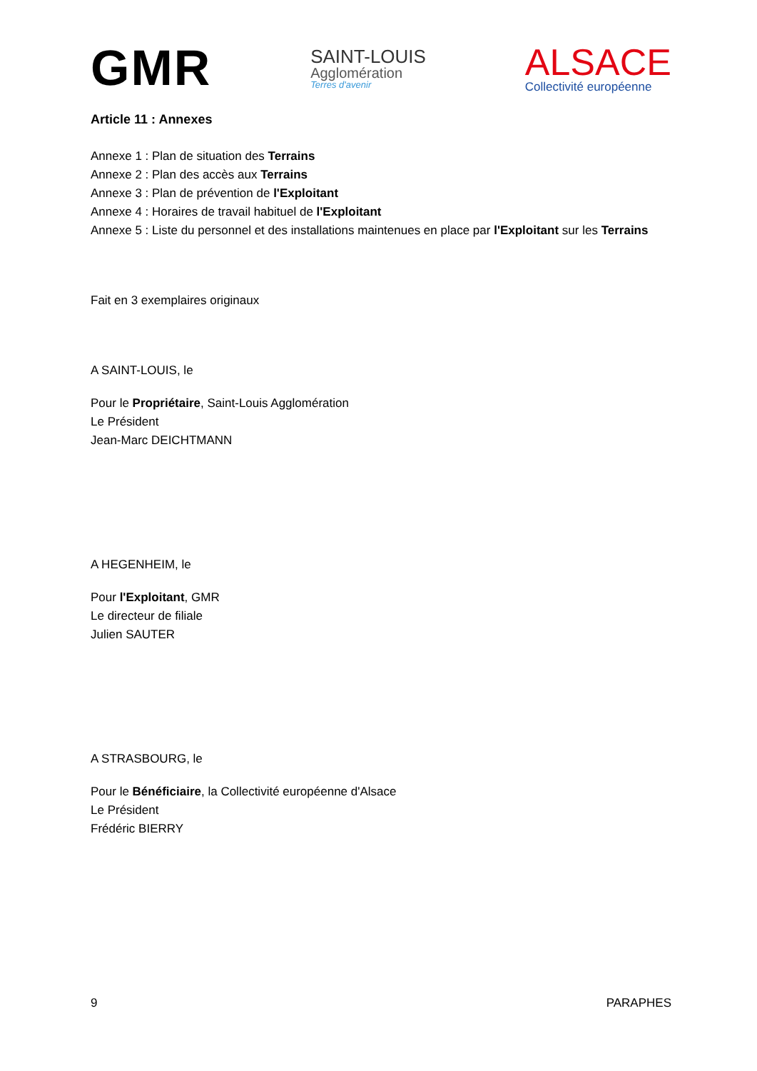GMR
SAINT-LOUIS
Agglomération
Terres d'avenir
ALSACE
Collectivité européenne
Article 11 : Annexes
Annexe 1 : Plan de situation des Terrains
Annexe 2 : Plan des accès aux Terrains
Annexe 3 : Plan de prévention de l'Exploitant
Annexe 4 : Horaires de travail habituel de l'Exploitant
Annexe 5 : Liste du personnel et des installations maintenues en place par l'Exploitant sur les Terrains
Fait en 3 exemplaires originaux
A SAINT-LOUIS, le
Pour le Propriétaire, Saint-Louis Agglomération
Le Président
Jean-Marc DEICHTMANN
A HEGENHEIM, le
Pour l'Exploitant, GMR
Le directeur de filiale
Julien SAUTER
A STRASBOURG, le
Pour le Bénéficiaire, la Collectivité européenne d'Alsace
Le Président
Frédéric BIERRY
9 PARAPHES